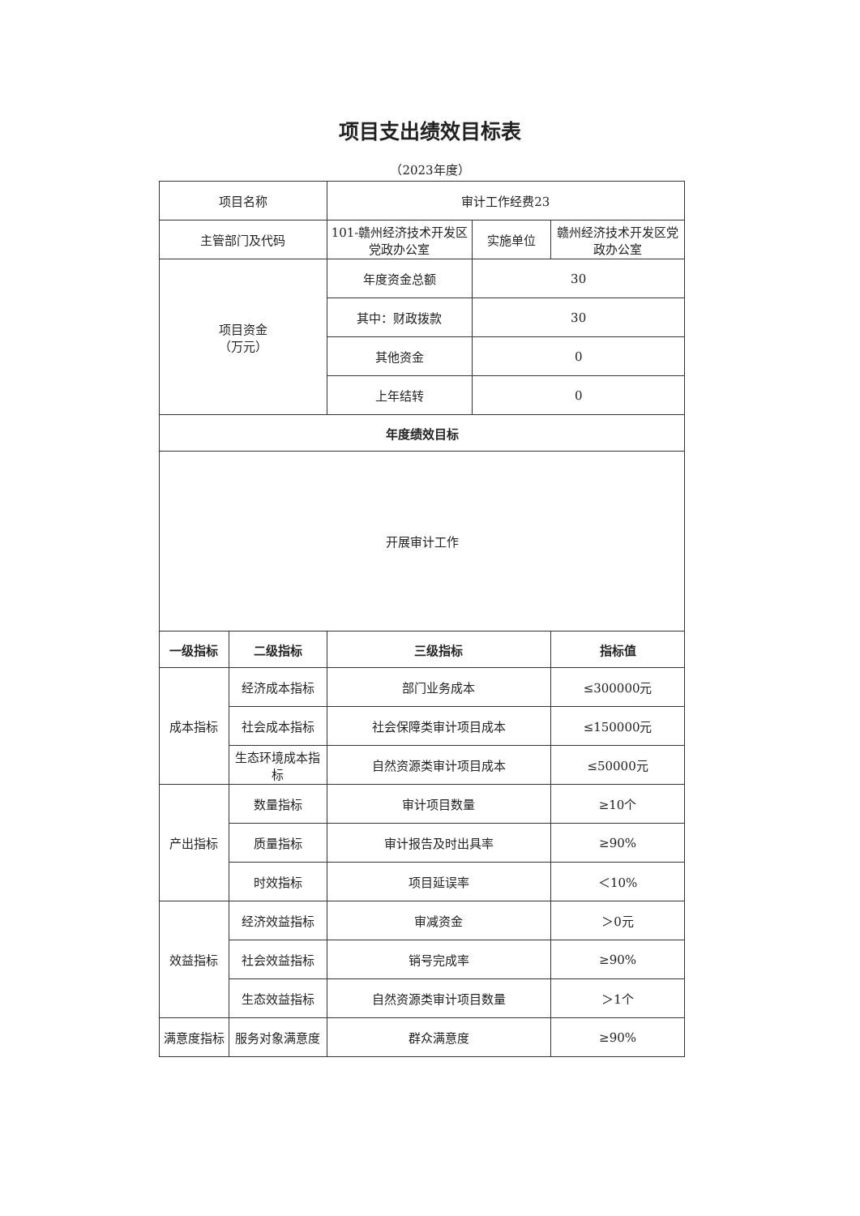项目支出绩效目标表
（2023年度）
| 项目名称 | | 审计工作经费23 | | |
| 主管部门及代码 | | 101-赣州经济技术开发区党政办公室 | 实施单位 | 赣州经济技术开发区党政办公室 |
| 项目资金 （万元） | | 年度资金总额 | 30 | |
| | | 其中：财政拨款 | 30 | |
| | | 其他资金 | 0 | |
| | | 上年结转 | 0 | |
| 年度绩效目标 | | | | |
| 开展审计工作 | | | | |
| 一级指标 | 二级指标 | 三级指标 | | 指标值 |
| 成本指标 | 经济成本指标 | 部门业务成本 | | ≤300000元 |
| | 社会成本指标 | 社会保障类审计项目成本 | | ≤150000元 |
| | 生态环境成本指标 | 自然资源类审计项目成本 | | ≤50000元 |
| 产出指标 | 数量指标 | 审计项目数量 | | ≥10个 |
| | 质量指标 | 审计报告及时出具率 | | ≥90% |
| | 时效指标 | 项目延误率 | | ＜10% |
| 效益指标 | 经济效益指标 | 审减资金 | | ＞0元 |
| | 社会效益指标 | 销号完成率 | | ≥90% |
| | 生态效益指标 | 自然资源类审计项目数量 | | ＞1个 |
| 满意度指标 | 服务对象满意度 | 群众满意度 | | ≥90% |